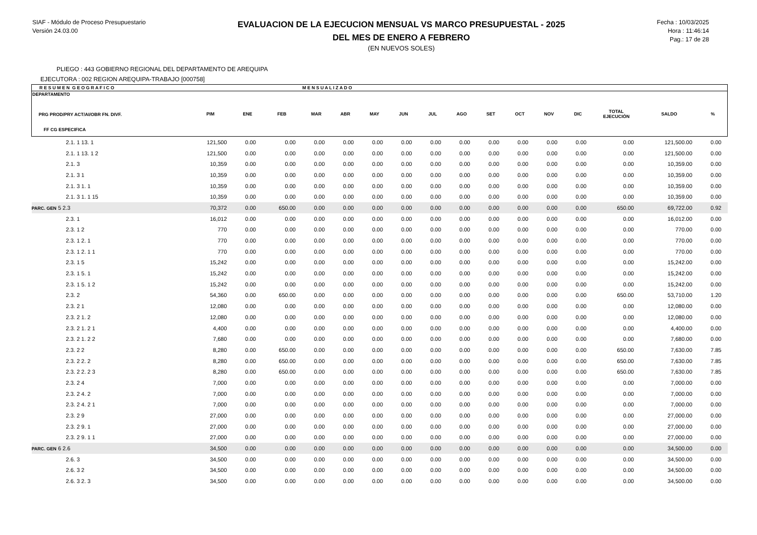SIAF - Módulo de Proceso Presupuestario
Versión 24.03.00
EVALUACION DE LA EJECUCION MENSUAL VS MARCO PRESUPUESTAL - 2025
DEL MES DE ENERO A FEBRERO
(EN NUEVOS SOLES)
Fecha : 10/03/2025
Hora : 11:46:14
Pag.: 17 de 28
PLIEGO : 443 GOBIERNO REGIONAL DEL DEPARTAMENTO DE AREQUIPA
EJECUTORA : 002 REGION AREQUIPA-TRABAJO [000758]
| R E S U M E N G E O G R A F I C O | | | | M E N S U A L I Z A D O | | | | | | | | | | | | |
| --- | --- | --- | --- | --- | --- | --- | --- | --- | --- | --- | --- | --- | --- | --- | --- | --- |
| DEPARTAMENTO PRG PROD/PRY ACT/AI/OBR FN. DIVF. FF CG ESPECIFICA | PIM | ENE | FEB | MAR | ABR | MAY | JUN | JUL | AGO | SET | OCT | NOV | DIC | TOTAL EJECUCIÓN | SALDO | % |
| 2.1. 1 13. 1 | 121,500 | 0.00 | 0.00 | 0.00 | 0.00 | 0.00 | 0.00 | 0.00 | 0.00 | 0.00 | 0.00 | 0.00 | 0.00 | 0.00 | 121,500.00 | 0.00 |
| 2.1. 1 13. 1 2 | 121,500 | 0.00 | 0.00 | 0.00 | 0.00 | 0.00 | 0.00 | 0.00 | 0.00 | 0.00 | 0.00 | 0.00 | 0.00 | 0.00 | 121,500.00 | 0.00 |
| 2.1. 3 | 10,359 | 0.00 | 0.00 | 0.00 | 0.00 | 0.00 | 0.00 | 0.00 | 0.00 | 0.00 | 0.00 | 0.00 | 0.00 | 0.00 | 10,359.00 | 0.00 |
| 2.1. 3 1 | 10,359 | 0.00 | 0.00 | 0.00 | 0.00 | 0.00 | 0.00 | 0.00 | 0.00 | 0.00 | 0.00 | 0.00 | 0.00 | 0.00 | 10,359.00 | 0.00 |
| 2.1. 3 1. 1 | 10,359 | 0.00 | 0.00 | 0.00 | 0.00 | 0.00 | 0.00 | 0.00 | 0.00 | 0.00 | 0.00 | 0.00 | 0.00 | 0.00 | 10,359.00 | 0.00 |
| 2.1. 3 1. 1 15 | 10,359 | 0.00 | 0.00 | 0.00 | 0.00 | 0.00 | 0.00 | 0.00 | 0.00 | 0.00 | 0.00 | 0.00 | 0.00 | 0.00 | 10,359.00 | 0.00 |
| PARC. GEN 5 2.3 | 70,372 | 0.00 | 650.00 | 0.00 | 0.00 | 0.00 | 0.00 | 0.00 | 0.00 | 0.00 | 0.00 | 0.00 | 0.00 | 650.00 | 69,722.00 | 0.92 |
| 2.3. 1 | 16,012 | 0.00 | 0.00 | 0.00 | 0.00 | 0.00 | 0.00 | 0.00 | 0.00 | 0.00 | 0.00 | 0.00 | 0.00 | 0.00 | 16,012.00 | 0.00 |
| 2.3. 1 2 | 770 | 0.00 | 0.00 | 0.00 | 0.00 | 0.00 | 0.00 | 0.00 | 0.00 | 0.00 | 0.00 | 0.00 | 0.00 | 0.00 | 770.00 | 0.00 |
| 2.3. 1 2. 1 | 770 | 0.00 | 0.00 | 0.00 | 0.00 | 0.00 | 0.00 | 0.00 | 0.00 | 0.00 | 0.00 | 0.00 | 0.00 | 0.00 | 770.00 | 0.00 |
| 2.3. 1 2. 1 1 | 770 | 0.00 | 0.00 | 0.00 | 0.00 | 0.00 | 0.00 | 0.00 | 0.00 | 0.00 | 0.00 | 0.00 | 0.00 | 0.00 | 770.00 | 0.00 |
| 2.3. 1 5 | 15,242 | 0.00 | 0.00 | 0.00 | 0.00 | 0.00 | 0.00 | 0.00 | 0.00 | 0.00 | 0.00 | 0.00 | 0.00 | 0.00 | 15,242.00 | 0.00 |
| 2.3. 1 5. 1 | 15,242 | 0.00 | 0.00 | 0.00 | 0.00 | 0.00 | 0.00 | 0.00 | 0.00 | 0.00 | 0.00 | 0.00 | 0.00 | 0.00 | 15,242.00 | 0.00 |
| 2.3. 1 5. 1 2 | 15,242 | 0.00 | 0.00 | 0.00 | 0.00 | 0.00 | 0.00 | 0.00 | 0.00 | 0.00 | 0.00 | 0.00 | 0.00 | 0.00 | 15,242.00 | 0.00 |
| 2.3. 2 | 54,360 | 0.00 | 650.00 | 0.00 | 0.00 | 0.00 | 0.00 | 0.00 | 0.00 | 0.00 | 0.00 | 0.00 | 0.00 | 650.00 | 53,710.00 | 1.20 |
| 2.3. 2 1 | 12,080 | 0.00 | 0.00 | 0.00 | 0.00 | 0.00 | 0.00 | 0.00 | 0.00 | 0.00 | 0.00 | 0.00 | 0.00 | 0.00 | 12,080.00 | 0.00 |
| 2.3. 2 1. 2 | 12,080 | 0.00 | 0.00 | 0.00 | 0.00 | 0.00 | 0.00 | 0.00 | 0.00 | 0.00 | 0.00 | 0.00 | 0.00 | 0.00 | 12,080.00 | 0.00 |
| 2.3. 2 1. 2 1 | 4,400 | 0.00 | 0.00 | 0.00 | 0.00 | 0.00 | 0.00 | 0.00 | 0.00 | 0.00 | 0.00 | 0.00 | 0.00 | 0.00 | 4,400.00 | 0.00 |
| 2.3. 2 1. 2 2 | 7,680 | 0.00 | 0.00 | 0.00 | 0.00 | 0.00 | 0.00 | 0.00 | 0.00 | 0.00 | 0.00 | 0.00 | 0.00 | 0.00 | 7,680.00 | 0.00 |
| 2.3. 2 2 | 8,280 | 0.00 | 650.00 | 0.00 | 0.00 | 0.00 | 0.00 | 0.00 | 0.00 | 0.00 | 0.00 | 0.00 | 0.00 | 650.00 | 7,630.00 | 7.85 |
| 2.3. 2 2. 2 | 8,280 | 0.00 | 650.00 | 0.00 | 0.00 | 0.00 | 0.00 | 0.00 | 0.00 | 0.00 | 0.00 | 0.00 | 0.00 | 650.00 | 7,630.00 | 7.85 |
| 2.3. 2 2. 2 3 | 8,280 | 0.00 | 650.00 | 0.00 | 0.00 | 0.00 | 0.00 | 0.00 | 0.00 | 0.00 | 0.00 | 0.00 | 0.00 | 650.00 | 7,630.00 | 7.85 |
| 2.3. 2 4 | 7,000 | 0.00 | 0.00 | 0.00 | 0.00 | 0.00 | 0.00 | 0.00 | 0.00 | 0.00 | 0.00 | 0.00 | 0.00 | 0.00 | 7,000.00 | 0.00 |
| 2.3. 2 4. 2 | 7,000 | 0.00 | 0.00 | 0.00 | 0.00 | 0.00 | 0.00 | 0.00 | 0.00 | 0.00 | 0.00 | 0.00 | 0.00 | 0.00 | 7,000.00 | 0.00 |
| 2.3. 2 4. 2 1 | 7,000 | 0.00 | 0.00 | 0.00 | 0.00 | 0.00 | 0.00 | 0.00 | 0.00 | 0.00 | 0.00 | 0.00 | 0.00 | 0.00 | 7,000.00 | 0.00 |
| 2.3. 2 9 | 27,000 | 0.00 | 0.00 | 0.00 | 0.00 | 0.00 | 0.00 | 0.00 | 0.00 | 0.00 | 0.00 | 0.00 | 0.00 | 0.00 | 27,000.00 | 0.00 |
| 2.3. 2 9. 1 | 27,000 | 0.00 | 0.00 | 0.00 | 0.00 | 0.00 | 0.00 | 0.00 | 0.00 | 0.00 | 0.00 | 0.00 | 0.00 | 0.00 | 27,000.00 | 0.00 |
| 2.3. 2 9. 1 1 | 27,000 | 0.00 | 0.00 | 0.00 | 0.00 | 0.00 | 0.00 | 0.00 | 0.00 | 0.00 | 0.00 | 0.00 | 0.00 | 0.00 | 27,000.00 | 0.00 |
| PARC. GEN 6 2.6 | 34,500 | 0.00 | 0.00 | 0.00 | 0.00 | 0.00 | 0.00 | 0.00 | 0.00 | 0.00 | 0.00 | 0.00 | 0.00 | 0.00 | 34,500.00 | 0.00 |
| 2.6. 3 | 34,500 | 0.00 | 0.00 | 0.00 | 0.00 | 0.00 | 0.00 | 0.00 | 0.00 | 0.00 | 0.00 | 0.00 | 0.00 | 0.00 | 34,500.00 | 0.00 |
| 2.6. 3 2 | 34,500 | 0.00 | 0.00 | 0.00 | 0.00 | 0.00 | 0.00 | 0.00 | 0.00 | 0.00 | 0.00 | 0.00 | 0.00 | 0.00 | 34,500.00 | 0.00 |
| 2.6. 3 2. 3 | 34,500 | 0.00 | 0.00 | 0.00 | 0.00 | 0.00 | 0.00 | 0.00 | 0.00 | 0.00 | 0.00 | 0.00 | 0.00 | 0.00 | 34,500.00 | 0.00 |